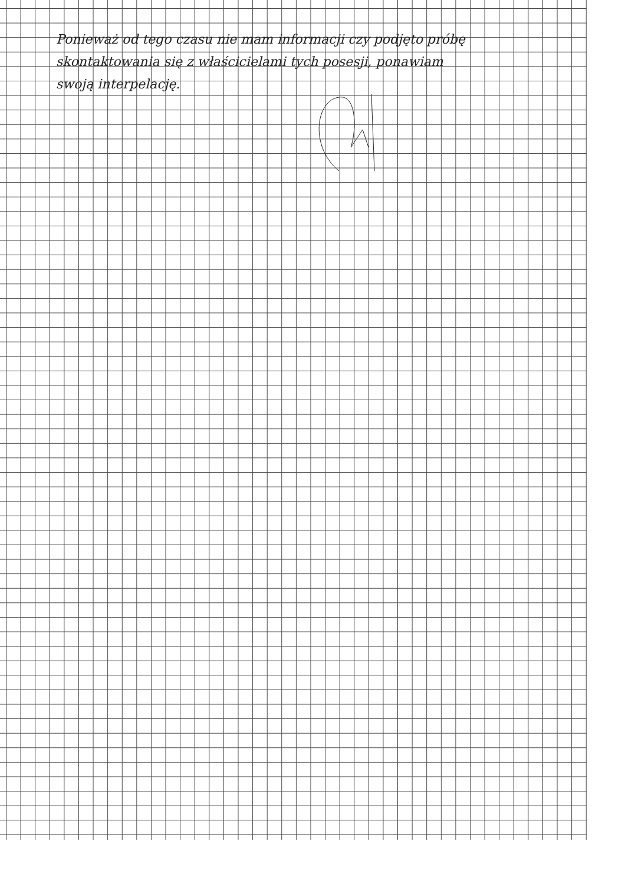Ponieważ od tego czasu nie mam informacji czy podjęto próbę skontaktowania się z właścicielami tych posesji, ponawiam swoją interpelację.